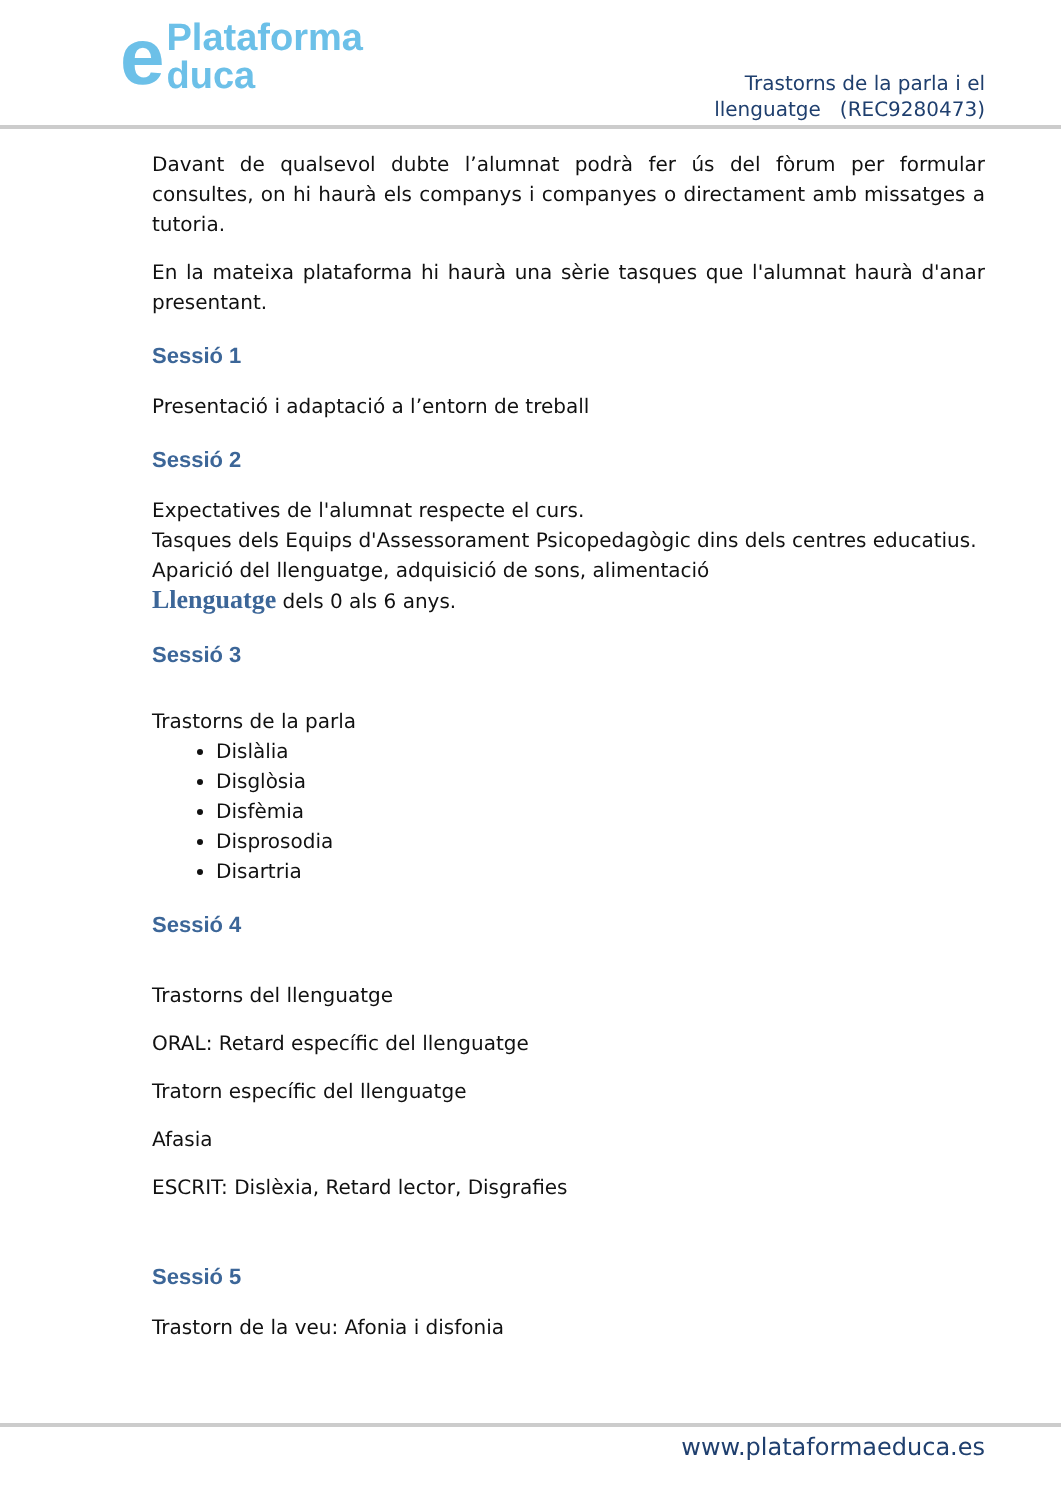ePlataforma
duca
Trastorns de la parla i el
llenguatge (REC9280473)
Davant de qualsevol dubte l’alumnat podrà fer ús del fòrum per formular consultes, on hi haurà els companys i companyes o directament amb missatges a tutoria.
En la mateixa plataforma hi haurà una sèrie tasques que l'alumnat haurà d'anar presentant.
Sessió 1
Presentació i adaptació a l’entorn de treball
Sessió 2
Expectatives de l'alumnat respecte el curs.
Tasques dels Equips d'Assessorament Psicopedagògic dins dels centres educatius.
Aparició del llenguatge, adquisició de sons, alimentació
Llenguatge dels 0 als 6 anys.
Sessió 3
Trastorns de la parla
Dislàlia
Disglòsia
Disfèmia
Disprosodia
Disartria
Sessió 4
Trastorns del llenguatge
ORAL: Retard específic del llenguatge
Tratorn específic del llenguatge
Afasia
ESCRIT: Dislèxia, Retard lector, Disgrafies
Sessió 5
Trastorn de la veu: Afonia i disfonia
www.plataformaeduca.es